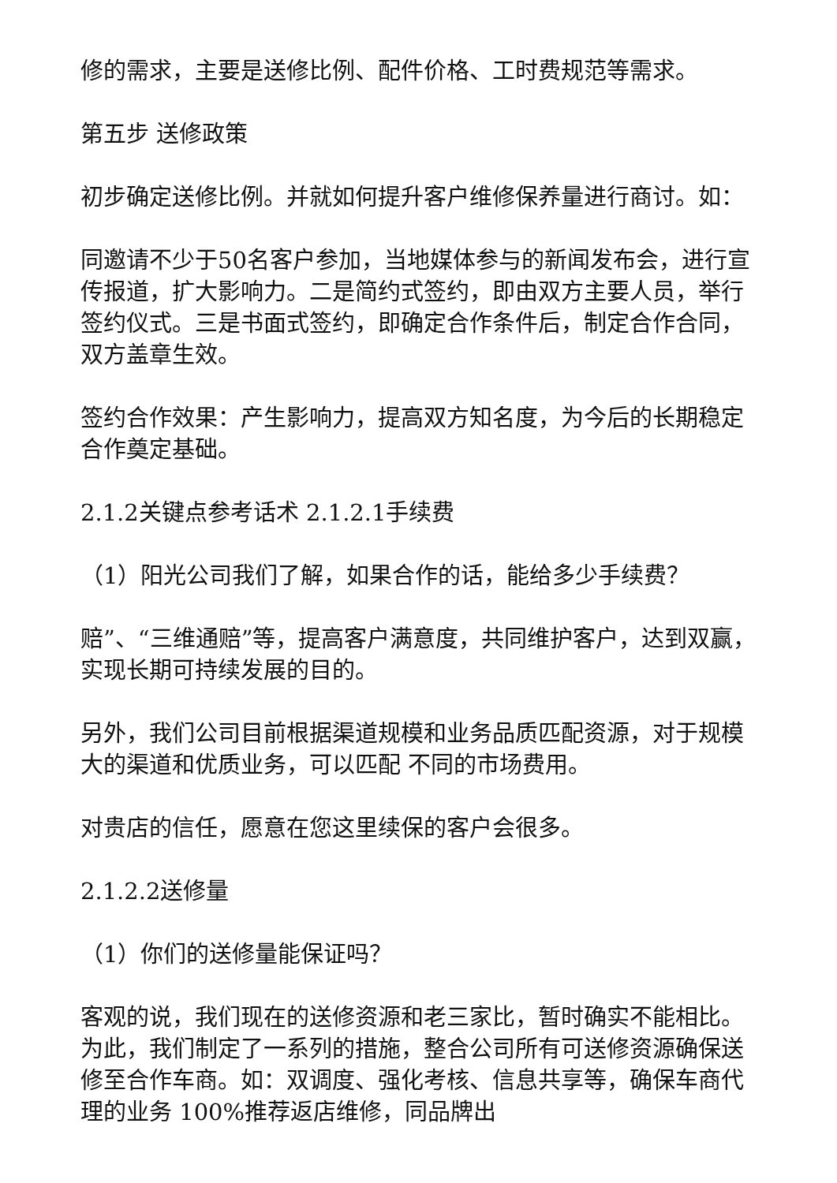修的需求，主要是送修比例、配件价格、工时费规范等需求。
第五步 送修政策
初步确定送修比例。并就如何提升客户维修保养量进行商讨。如：
同邀请不少于50名客户参加，当地媒体参与的新闻发布会，进行宣传报道，扩大影响力。二是简约式签约，即由双方主要人员，举行签约仪式。三是书面式签约，即确定合作条件后，制定合作合同，双方盖章生效。
签约合作效果：产生影响力，提高双方知名度，为今后的长期稳定合作奠定基础。
2.1.2关键点参考话术 2.1.2.1手续费
（1）阳光公司我们了解，如果合作的话，能给多少手续费？
赔”、“三维通赔”等，提高客户满意度，共同维护客户，达到双赢，实现长期可持续发展的目的。
另外，我们公司目前根据渠道规模和业务品质匹配资源，对于规模大的渠道和优质业务，可以匹配 不同的市场费用。
对贵店的信任，愿意在您这里续保的客户会很多。
2.1.2.2送修量
（1）你们的送修量能保证吗？
客观的说，我们现在的送修资源和老三家比，暂时确实不能相比。为此，我们制定了一系列的措施，整合公司所有可送修资源确保送修至合作车商。如：双调度、强化考核、信息共享等，确保车商代理的业务 100%推荐返店维修，同品牌出